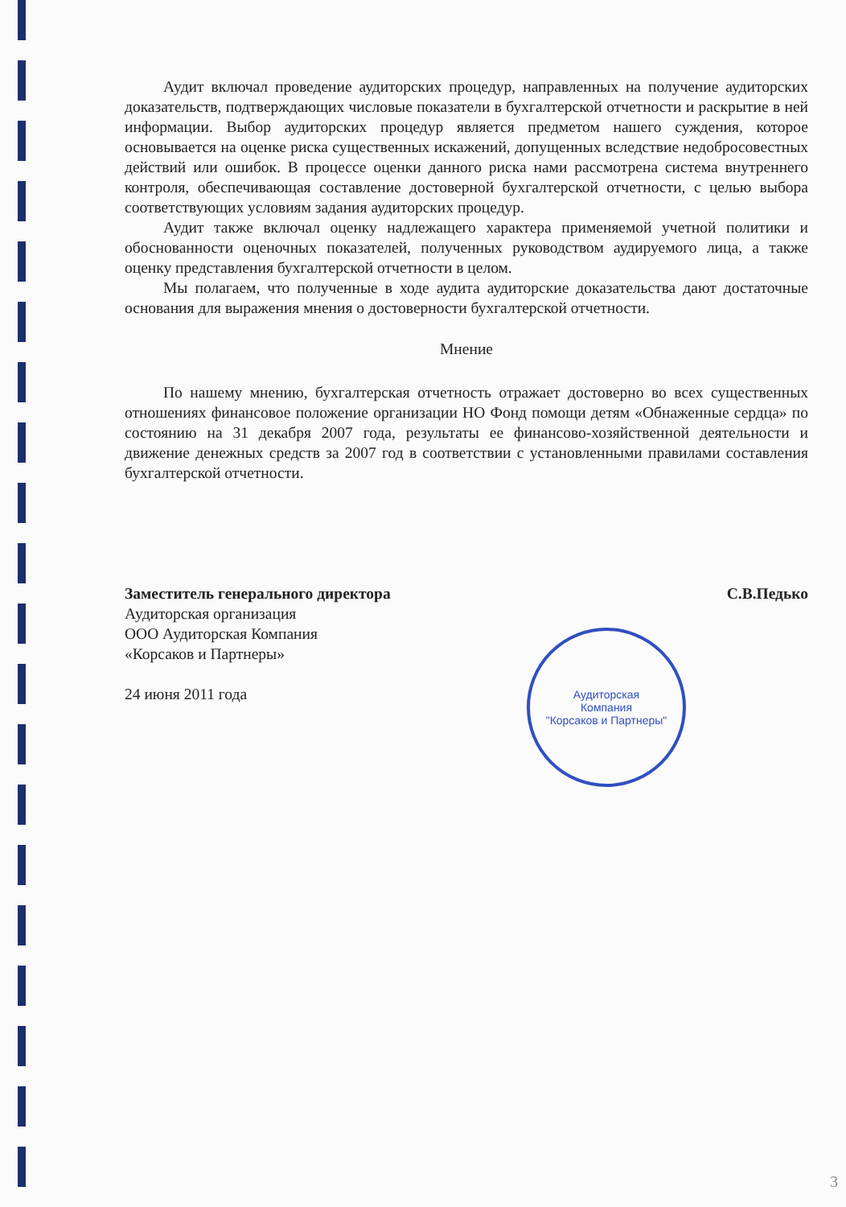Аудит включал проведение аудиторских процедур, направленных на получение аудиторских доказательств, подтверждающих числовые показатели в бухгалтерской отчетности и раскрытие в ней информации. Выбор аудиторских процедур является предметом нашего суждения, которое основывается на оценке риска существенных искажений, допущенных вследствие недобросовестных действий или ошибок. В процессе оценки данного риска нами рассмотрена система внутреннего контроля, обеспечивающая составление достоверной бухгалтерской отчетности, с целью выбора соответствующих условиям задания аудиторских процедур.
Аудит также включал оценку надлежащего характера применяемой учетной политики и обоснованности оценочных показателей, полученных руководством аудируемого лица, а также оценку представления бухгалтерской отчетности в целом.
Мы полагаем, что полученные в ходе аудита аудиторские доказательства дают достаточные основания для выражения мнения о достоверности бухгалтерской отчетности.
Мнение
По нашему мнению, бухгалтерская отчетность отражает достоверно во всех существенных отношениях финансовое положение организации НО Фонд помощи детям «Обнаженные сердца» по состоянию на 31 декабря 2007 года, результаты ее финансово-хозяйственной деятельности и движение денежных средств за 2007 год в соответствии с установленными правилами составления бухгалтерской отчетности.
Заместитель генерального директора
Аудиторская организация
ООО Аудиторская Компания
«Корсаков и Партнеры»
24 июня 2011 года
С.В.Педько
Аудиторская
Компания
"Корсаков и Партнеры"
3